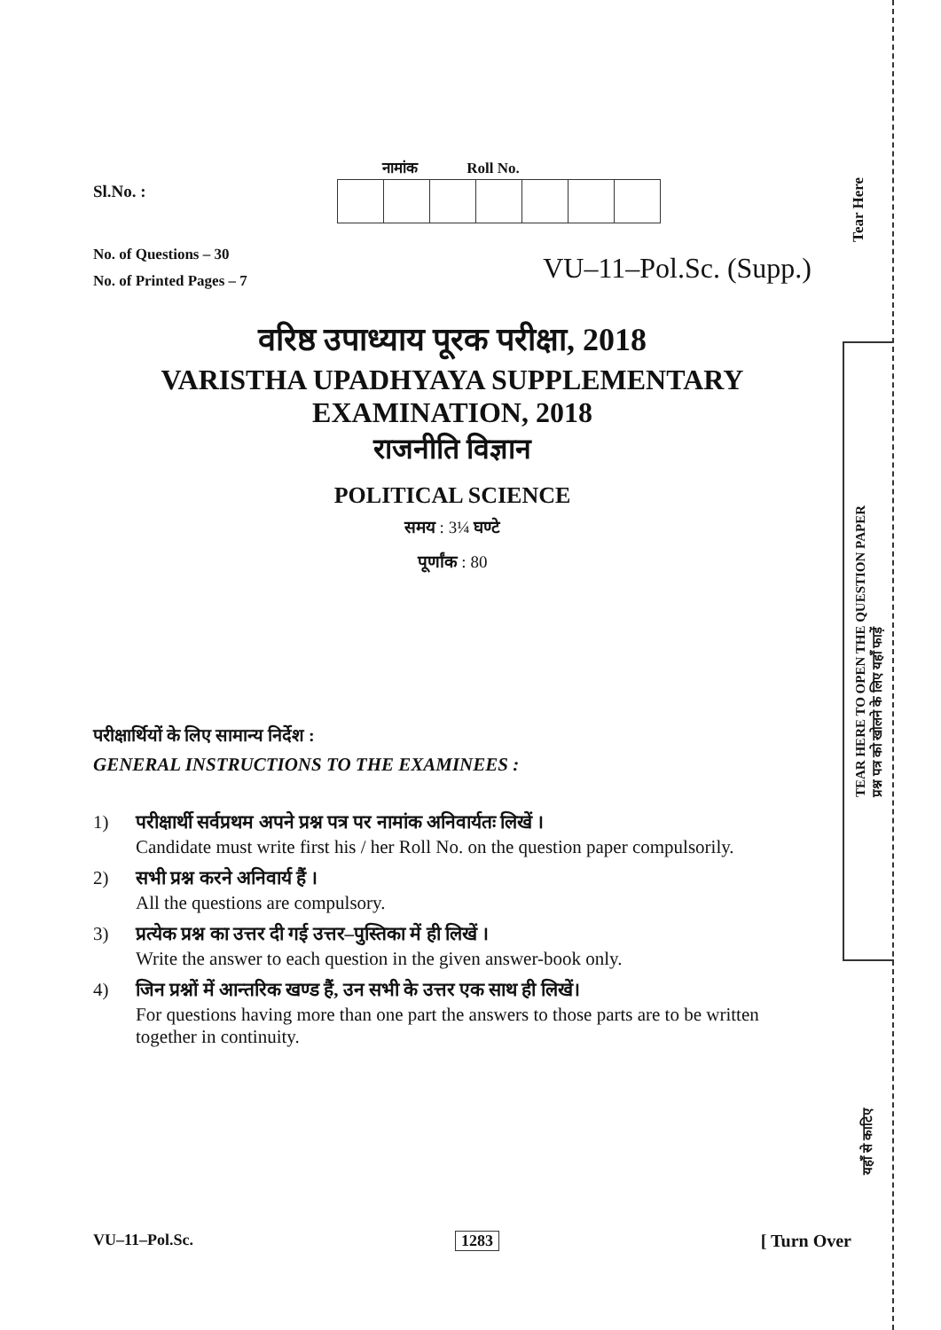Tear Here
TEAR HERE TO OPEN THE QUESTION PAPER
प्रश्न पत्र को खोलने के लिए यहाँ फाड़ें
यहाँ से काटिए
Sl.No. :
नामांक Roll No.
No. of Questions – 30
No. of Printed Pages – 7
VU–11–Pol.Sc. (Supp.)
वरिष्ठ उपाध्याय पूरक परीक्षा, 2018
VARISTHA UPADHYAYA SUPPLEMENTARY
EXAMINATION, 2018
राजनीति विज्ञान
POLITICAL SCIENCE
समय : 3¼ घण्टे
पूर्णांक : 80
परीक्षार्थियों के लिए सामान्य निर्देश :
GENERAL INSTRUCTIONS TO THE EXAMINEES :
1) परीक्षार्थी सर्वप्रथम अपने प्रश्न पत्र पर नामांक अनिवार्यतः लिखें ।
Candidate must write first his / her Roll No. on the question paper compulsorily.
2) सभी प्रश्न करने अनिवार्य हैं ।
All the questions are compulsory.
3) प्रत्येक प्रश्न का उत्तर दी गई उत्तर–पुस्तिका में ही लिखें ।
Write the answer to each question in the given answer-book only.
4) जिन प्रश्नों में आन्तरिक खण्ड हैं, उन सभी के उत्तर एक साथ ही लिखें।
For questions having more than one part the answers to those parts are to be written together in continuity.
VU–11–Pol.Sc. 1283 [ Turn Over